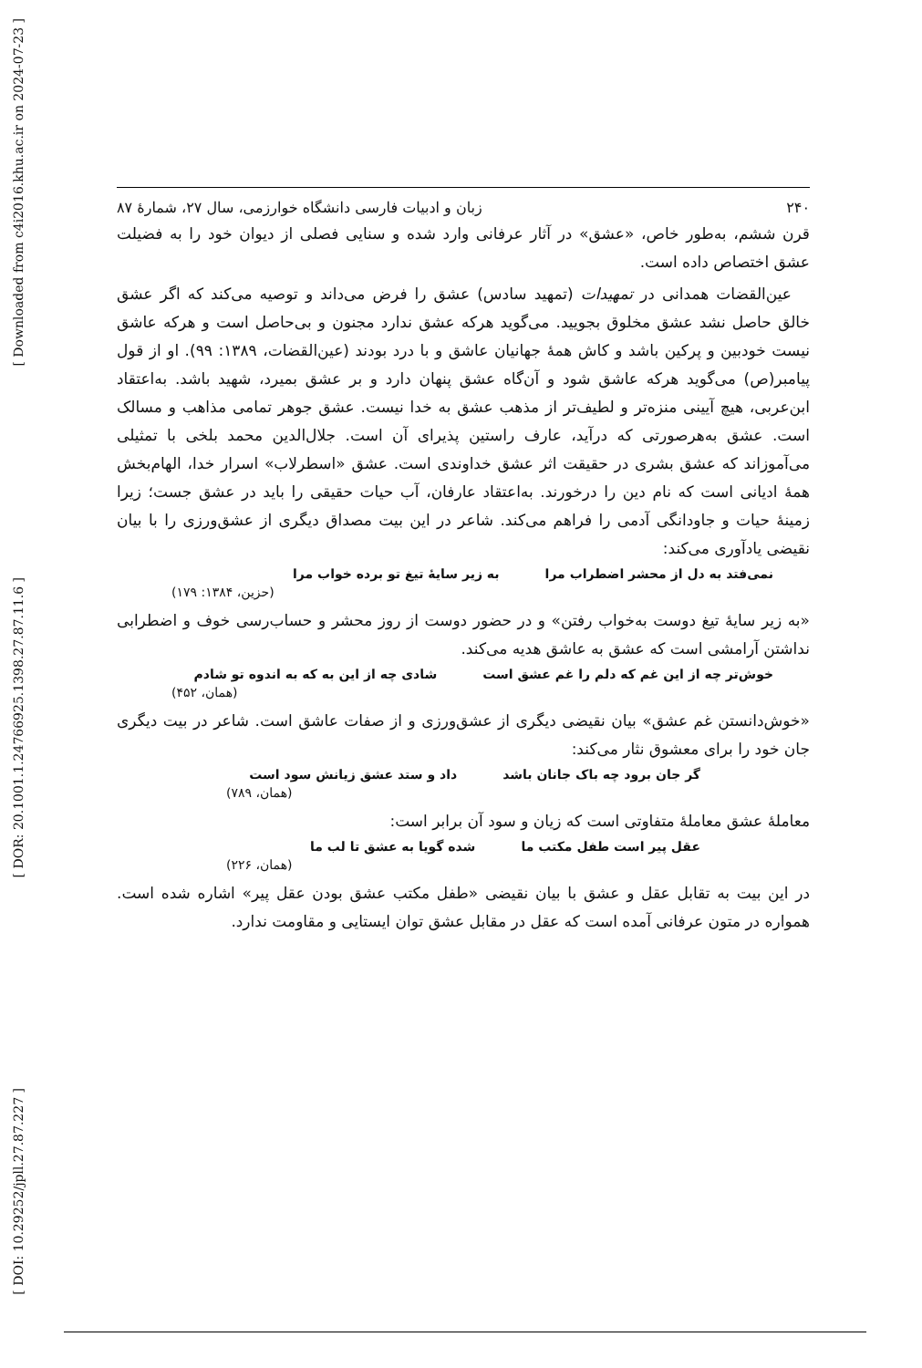[ Downloaded from c4i2016.khu.ac.ir on 2024-07-23 ]
[ DOR: 20.1001.1.24766925.1398.27.87.11.6 ]
[ DOI: 10.29252/jpll.27.87.227 ]
۲۴۰ زبان و ادبیات فارسی دانشگاه خوارزمی، سال ۲۷، شمارۀ ۸۷
قرن ششم، به‌طور خاص، «عشق» در آثار عرفانی وارد شده و سنایی فصلی از دیوان خود را به فضیلت عشق اختصاص داده است.
عین‌القضات همدانی در تمهیدات (تمهید سادس) عشق را فرض می‌داند و توصیه می‌کند که اگر عشق خالق حاصل نشد عشق مخلوق بجویید. می‌گوید هرکه عشق ندارد مجنون و بی‌حاصل است و هرکه عاشق نیست خودبین و پرکین باشد و کاش همۀ جهانیان عاشق و با درد بودند (عین‌القضات، ۱۳۸۹: ۹۹). او از قول پیامبر(ص) می‌گوید هرکه عاشق شود و آن‌گاه عشق پنهان دارد و بر عشق بمیرد، شهید باشد. به‌اعتقاد ابن‌عربی، هیچ آیینی منزه‌تر و لطیف‌تر از مذهب عشق به خدا نیست. عشق جوهر تمامی مذاهب و مسالک است. عشق به‌هرصورتی که درآید، عارف راستین پذیرای آن است. جلال‌الدین محمد بلخی با تمثیلی می‌آموزاند که عشق بشری در حقیقت اثر عشق خداوندی است. عشق «اسطرلاب» اسرار خدا، الهام‌بخش همۀ ادیانی است که نام دین را درخورند. به‌اعتقاد عارفان، آب حیات حقیقی را باید در عشق جست؛ زیرا زمینۀ حیات و جاودانگی آدمی را فراهم می‌کند. شاعر در این بیت مصداق دیگری از عشق‌ورزی را با بیان نقیضی یادآوری می‌کند:
نمی‌فتد به دل از محشر اضطراب مرا به زیر سایۀ تیغ تو برده خواب مرا
(حزین، ۱۳۸۴: ۱۷۹)
«به زیر سایۀ تیغ دوست به‌خواب رفتن» و در حضور دوست از روز محشر و حساب‌رسی خوف و اضطرابی نداشتن آرامشی است که عشق به عاشق هدیه می‌کند.
خوش‌تر چه از این غم که دلم را غم عشق است شادی چه از این به که به اندوه تو شادم
(همان، ۴۵۲)
«خوش‌دانستن غم عشق» بیان نقیضی دیگری از عشق‌ورزی و از صفات عاشق است. شاعر در بیت دیگری جان خود را برای معشوق نثار می‌کند:
گر جان برود چه باک جانان باشد داد و ستد عشق زیانش سود است
(همان، ۷۸۹)
معاملۀ عشق معاملۀ متفاوتی است که زیان و سود آن برابر است:
عقل پیر است طفل مکتب ما شده گویا به عشق تا لب ما
(همان، ۲۲۶)
در این بیت به تقابل عقل و عشق با بیان نقیضی «طفل مکتب عشق بودن عقل پیر» اشاره شده است. همواره در متون عرفانی آمده است که عقل در مقابل عشق توان ایستایی و مقاومت ندارد.